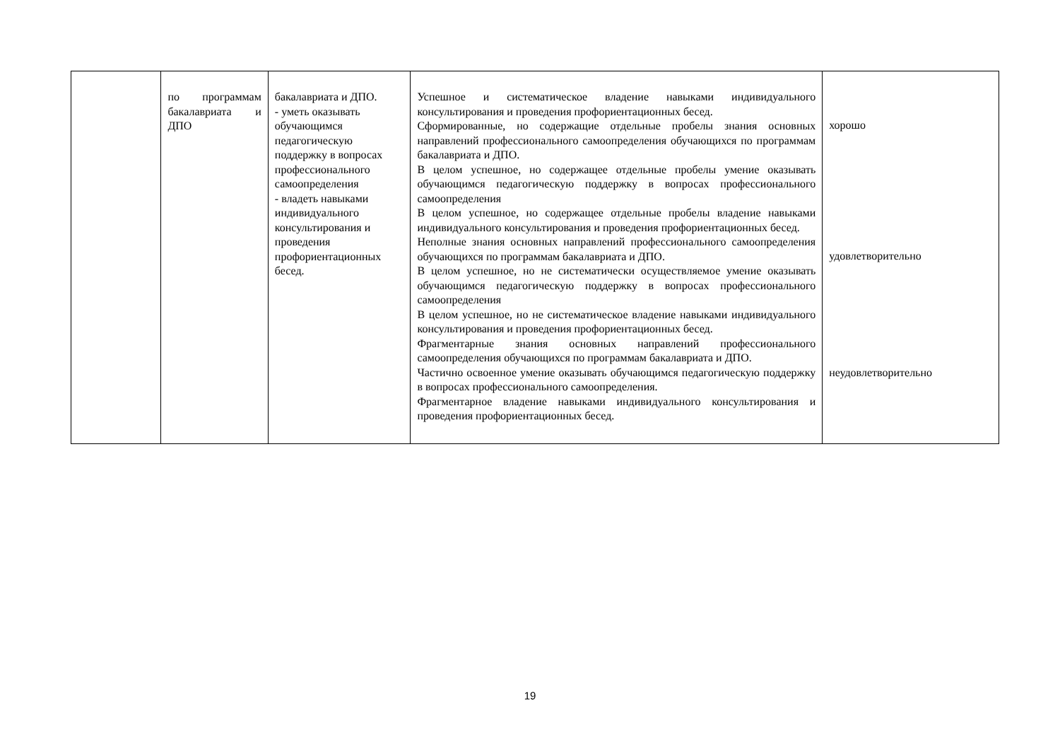| | по программам бакалавриата и ДПО | бакалавриата и ДПО. - уметь оказывать обучающимся педагогическую поддержку в вопросах профессионального самоопределения - владеть навыками индивидуального консультирования и проведения профориентационных бесед. | Успешное и систематическое владение навыками индивидуального консультирования и проведения профориентационных бесед. Сформированные, но содержащие отдельные пробелы знания основных направлений профессионального самоопределения обучающихся по программам бакалавриата и ДПО. В целом успешное, но содержащее отдельные пробелы умение оказывать обучающимся педагогическую поддержку в вопросах профессионального самоопределения В целом успешное, но содержащее отдельные пробелы владение навыками индивидуального консультирования и проведения профориентационных бесед. Неполные знания основных направлений профессионального самоопределения обучающихся по программам бакалавриата и ДПО. В целом успешное, но не систематически осуществляемое умение оказывать обучающимся педагогическую поддержку в вопросах профессионального самоопределения В целом успешное, но не систематическое владение навыками индивидуального консультирования и проведения профориентационных бесед. Фрагментарные знания основных направлений профессионального самоопределения обучающихся по программам бакалавриата и ДПО. Частично освоенное умение оказывать обучающимся педагогическую поддержку в вопросах профессионального самоопределения. Фрагментарное владение навыками индивидуального консультирования и проведения профориентационных бесед. | хорошо удовлетворительно неудовлетворительно |
19